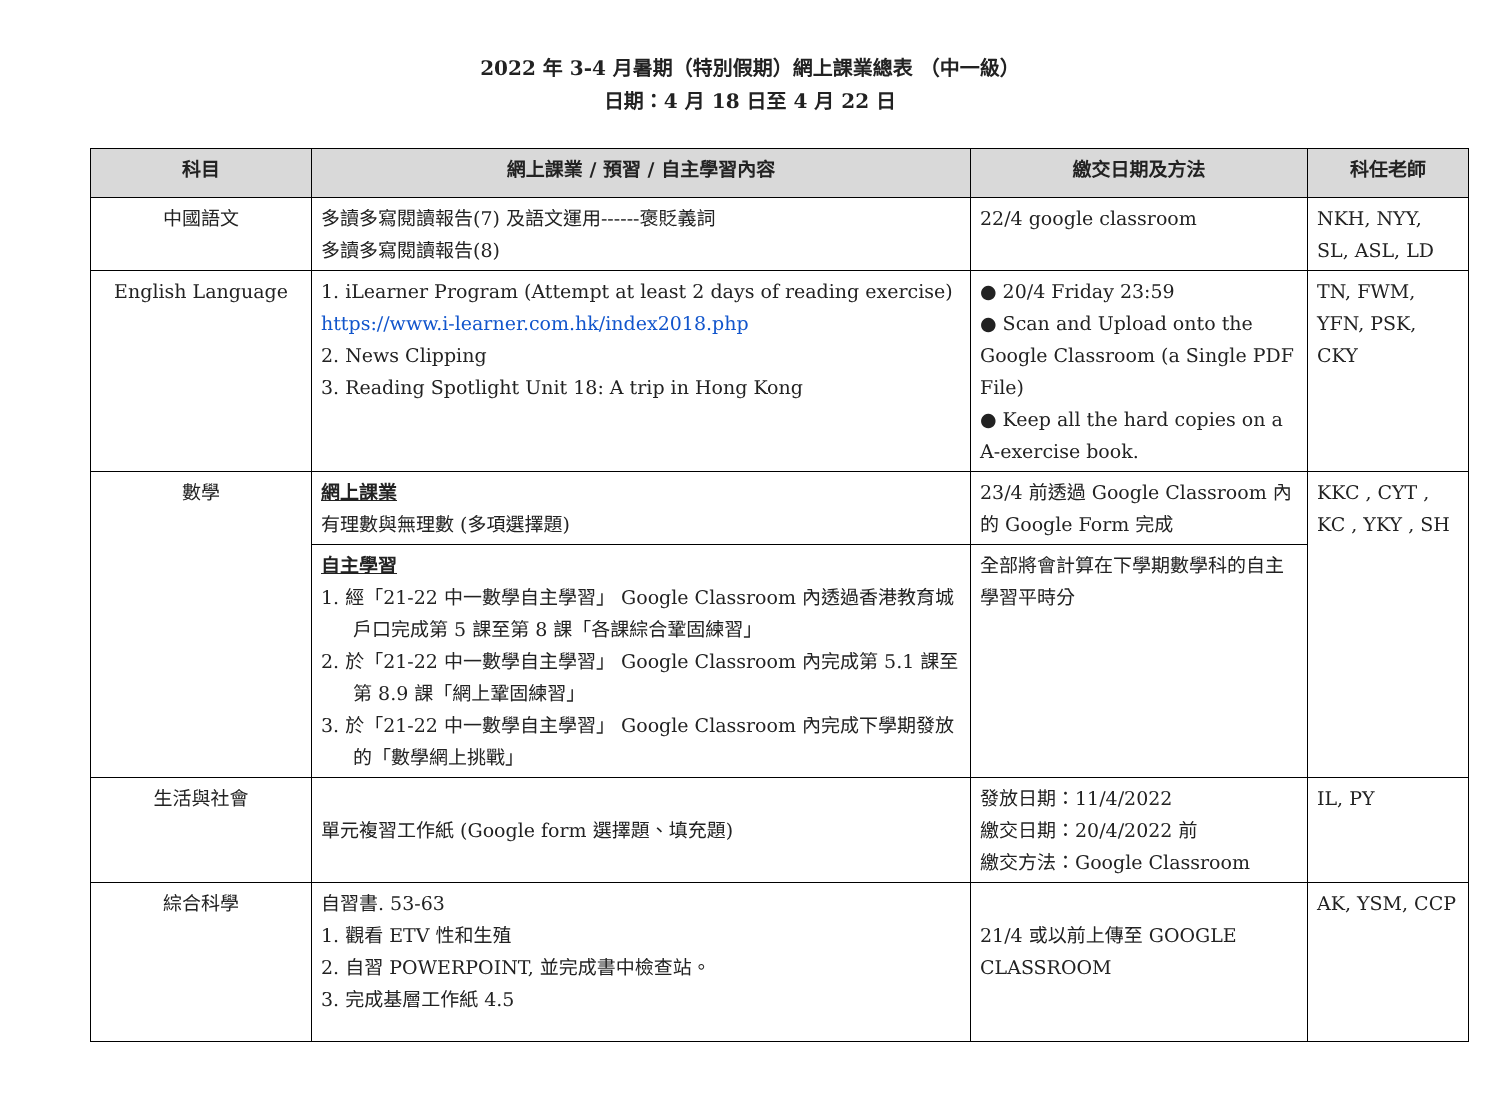2022 年 3-4 月暑期（特別假期）網上課業總表 （中一級）
日期：4 月 18 日至 4 月 22 日
| 科目 | 網上課業 / 預習 / 自主學習內容 | 繳交日期及方法 | 科任老師 |
| --- | --- | --- | --- |
| 中國語文 | 多讀多寫閱讀報告(7) 及語文運用------褒貶義詞 多讀多寫閱讀報告(8) | 22/4 google classroom | NKH, NYY, SL, ASL, LD |
| English Language | 1. iLearner Program (Attempt at least 2 days of reading exercise) https://www.i-learner.com.hk/index2018.php 2. News Clipping 3. Reading Spotlight Unit 18: A trip in Hong Kong | ● 20/4 Friday 23:59 ● Scan and Upload onto the Google Classroom (a Single PDF File) ● Keep all the hard copies on a A-exercise book. | TN, FWM, YFN, PSK, CKY |
| 數學 | 網上課業 有理數與無理數 (多項選擇題) | 23/4 前透過 Google Classroom 內的 Google Form 完成 | KKC , CYT , KC , YKY , SH |
| | 自主學習 1. 經「21-22 中一數學自主學習」 Google Classroom 內透過香港教育城戶口完成第 5 課至第 8 課「各課綜合鞏固練習」 2. 於「21-22 中一數學自主學習」 Google Classroom 內完成第 5.1 課至第 8.9 課「網上鞏固練習」 3. 於「21-22 中一數學自主學習」 Google Classroom 內完成下學期發放的「數學網上挑戰」 | 全部將會計算在下學期數學科的自主學習平時分 | |
| 生活與社會 | 單元複習工作紙 (Google form 選擇題、填充題) | 發放日期：11/4/2022 繳交日期：20/4/2022 前 繳交方法：Google Classroom | IL, PY |
| 綜合科學 | 自習書. 53-63 1. 觀看 ETV 性和生殖 2. 自習 POWERPOINT, 並完成書中檢查站。 3. 完成基層工作紙 4.5 | 21/4 或以前上傳至 GOOGLE CLASSROOM | AK, YSM, CCP |